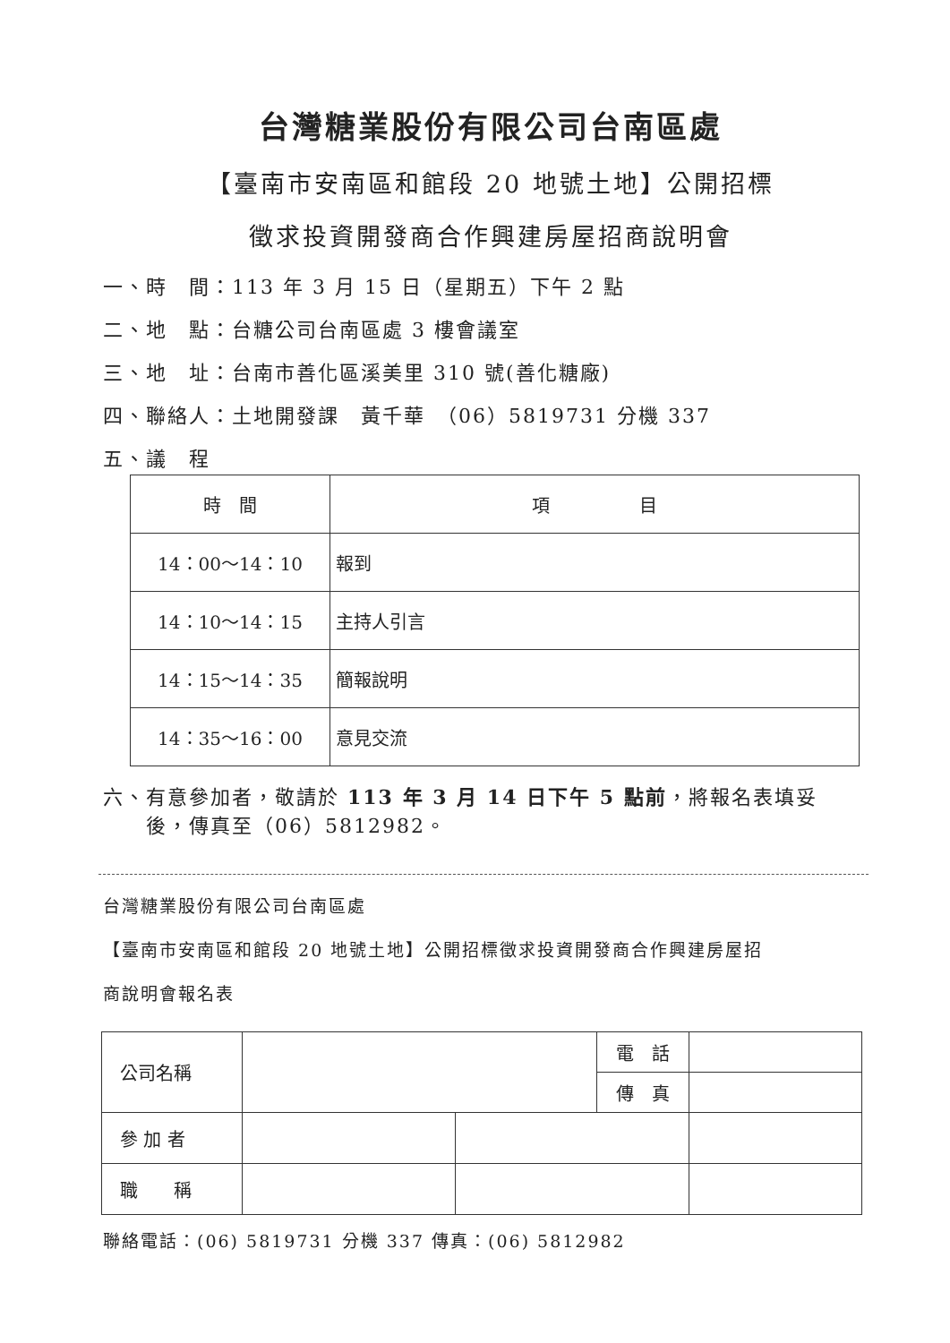台灣糖業股份有限公司台南區處
【臺南市安南區和館段 20 地號土地】公開招標
徵求投資開發商合作興建房屋招商說明會
一、時　間：113 年 3 月 15 日（星期五）下午 2 點
二、地　點：台糖公司台南區處 3 樓會議室
三、地　址：台南市善化區溪美里 310 號(善化糖廠)
四、聯絡人：土地開發課　黃千華　（06）5819731 分機 337
五、議　程
| 時 間 | 項 目 |
| 14：00～14：10 | 報到 |
| 14：10～14：15 | 主持人引言 |
| 14：15～14：35 | 簡報說明 |
| 14：35～16：00 | 意見交流 |
六、有意參加者，敬請於 113 年 3 月 14 日下午 5 點前，將報名表填妥
　　後，傳真至（06）5812982。
台灣糖業股份有限公司台南區處
【臺南市安南區和館段 20 地號土地】公開招標徵求投資開發商合作興建房屋招
商說明會報名表
| 公司名稱 | | | 電 話 | |
| | | | 傳 真 | |
| 參 加 者 | | | | |
| 職 稱 | | | | |
聯絡電話：(06) 5819731 分機 337 傳真：(06) 5812982